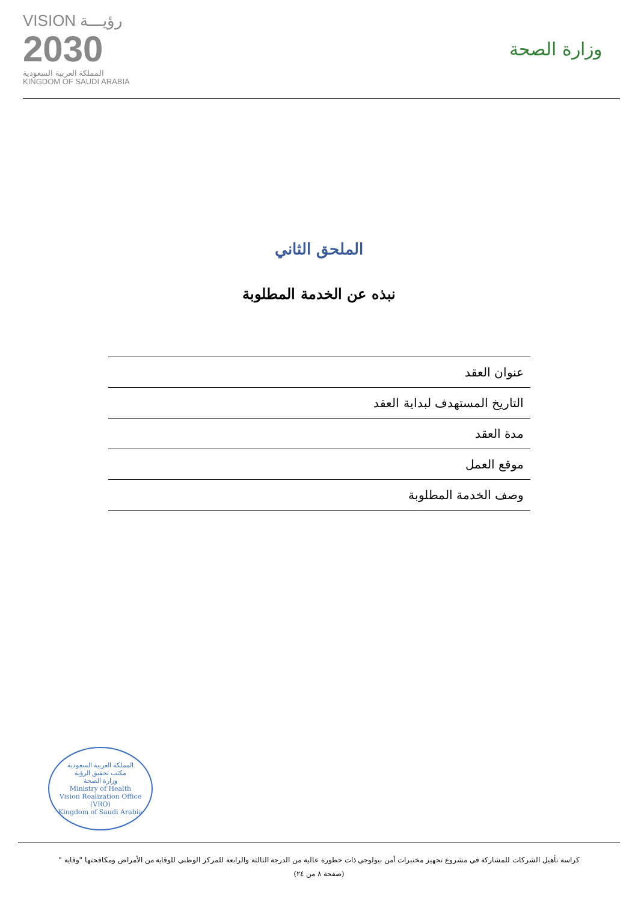VISION رؤيـــة
2030
المملكة العربية السعودية
KINGDOM OF SAUDI ARABIA
وزارة الصحة
الملحق الثاني
نبذه عن الخدمة المطلوبة
| عنوان العقد |
| التاريخ المستهدف لبداية العقد |
| مدة العقد |
| موقع العمل |
| وصف الخدمة المطلوبة |
المملكة العربية السعودية
مكتب تحقيق الرؤية
وزارة الصحة
Ministry of Health
Vision Realization Office (VRO)
Kingdom of Saudi Arabia
كراسة تأهيل الشركات للمشاركة في مشروع تجهيز مختبرات أمن بيولوجي ذات خطورة عالية من الدرجة الثالثة والرابعة للمركز الوطني للوقاية من الأمراض ومكافحتها "وقاية "
(صفحة ٨ من ٢٤)